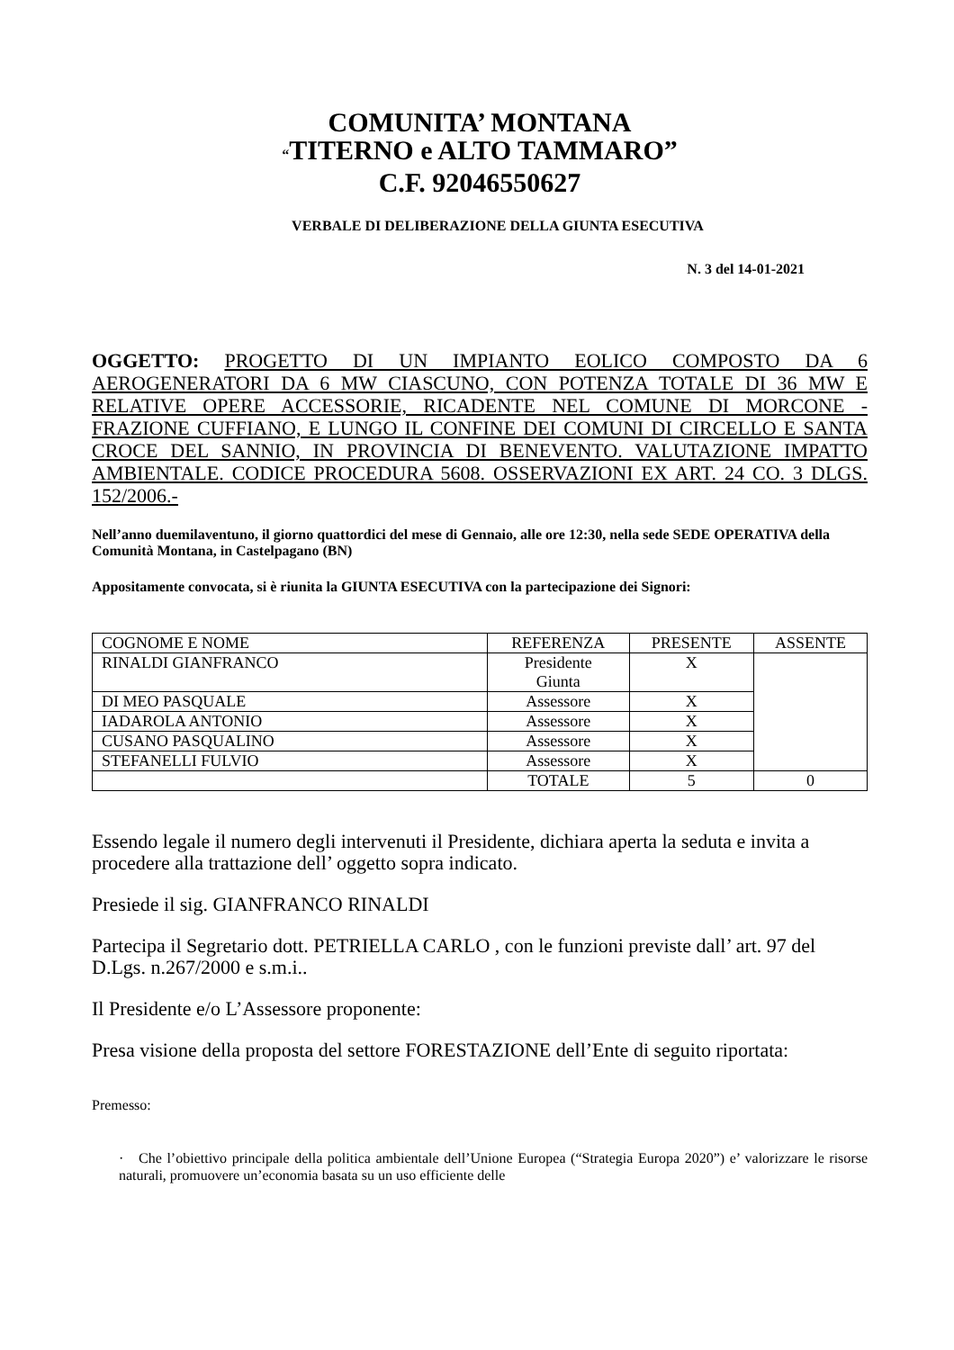COMUNITA’ MONTANA
“TITERNO e ALTO TAMMARO”
C.F. 92046550627
VERBALE DI DELIBERAZIONE DELLA GIUNTA ESECUTIVA
N. 3 del 14-01-2021
OGGETTO: PROGETTO DI UN IMPIANTO EOLICO COMPOSTO DA 6 AEROGENERATORI DA 6 MW CIASCUNO, CON POTENZA TOTALE DI 36 MW E RELATIVE OPERE ACCESSORIE, RICADENTE NEL COMUNE DI MORCONE - FRAZIONE CUFFIANO, E LUNGO IL CONFINE DEI COMUNI DI CIRCELLO E SANTA CROCE DEL SANNIO, IN PROVINCIA DI BENEVENTO. VALUTAZIONE IMPATTO AMBIENTALE. CODICE PROCEDURA 5608. OSSERVAZIONI EX ART. 24 CO. 3 DLGS. 152/2006.-
Nell’anno duemilaventuno, il giorno quattordici del mese di Gennaio, alle ore 12:30, nella sede SEDE OPERATIVA della Comunità Montana, in Castelpagano (BN)
Appositamente convocata, si è riunita la GIUNTA ESECUTIVA con la partecipazione dei Signori:
| COGNOME E NOME | REFERENZA | PRESENTE | ASSENTE |
| RINALDI GIANFRANCO | Presidente Giunta | X | |
| DI MEO PASQUALE | Assessore | X | |
| IADAROLA ANTONIO | Assessore | X | |
| CUSANO PASQUALINO | Assessore | X | |
| STEFANELLI FULVIO | Assessore | X | |
| | TOTALE | 5 | 0 |
Essendo legale il numero degli intervenuti il Presidente, dichiara aperta la seduta e invita a procedere alla trattazione dell’ oggetto sopra indicato.
Presiede il sig. GIANFRANCO RINALDI
Partecipa il Segretario dott. PETRIELLA CARLO , con le funzioni previste dall’ art. 97 del D.Lgs. n.267/2000 e s.m.i..
Il Presidente e/o L’Assessore proponente:
Presa visione della proposta del settore FORESTAZIONE dell’Ente di seguito riportata:
Premesso:
· Che l’obiettivo principale della politica ambientale dell’Unione Europea (“Strategia Europa 2020”) e’ valorizzare le risorse naturali, promuovere un’economia basata su un uso efficiente delle